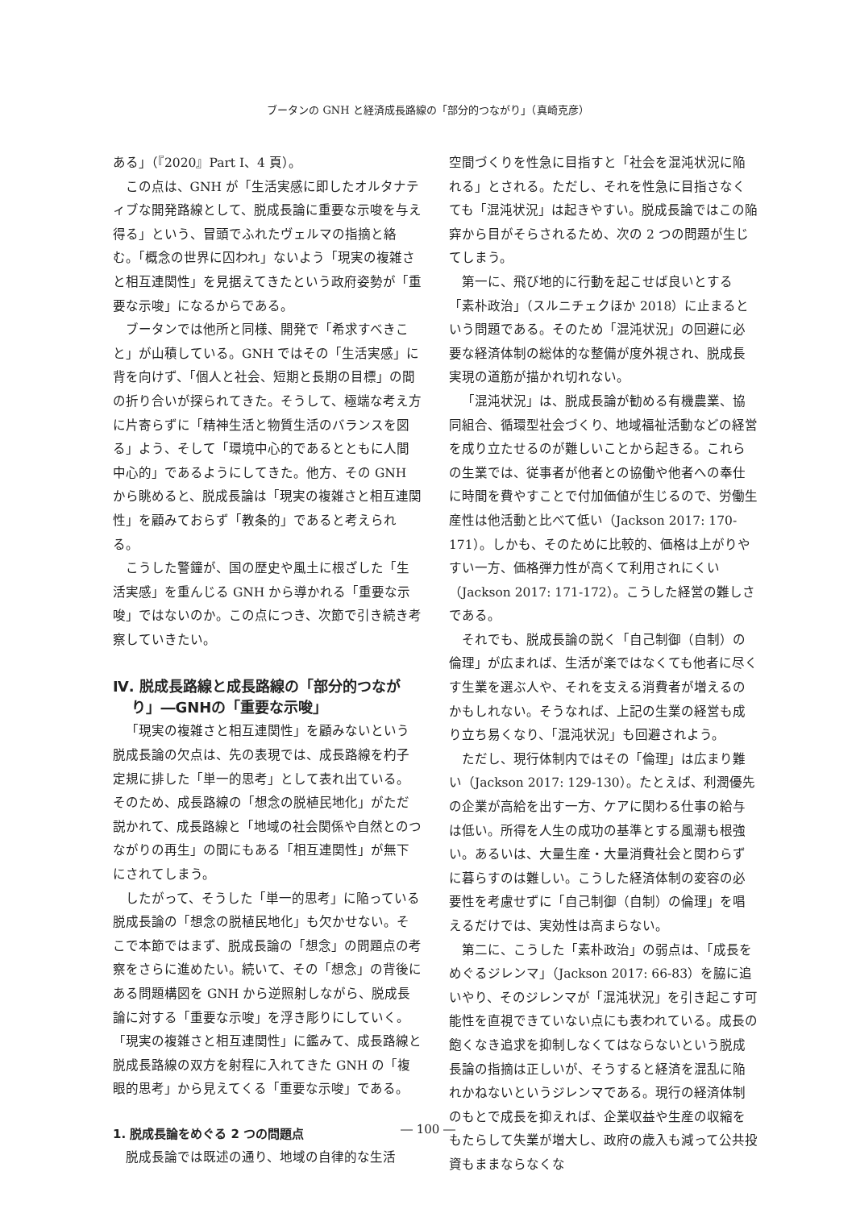ブータンの GNH と経済成長路線の「部分的つながり」（真崎克彦）
ある」（『2020』Part I、4 頁）。
この点は、GNH が「生活実感に即したオルタナティブな開発路線として、脱成長論に重要な示唆を与え得る」という、冒頭でふれたヴェルマの指摘と絡む。「概念の世界に囚われ」ないよう「現実の複雑さと相互連関性」を見据えてきたという政府姿勢が「重要な示唆」になるからである。
ブータンでは他所と同様、開発で「希求すべきこと」が山積している。GNH ではその「生活実感」に背を向けず、「個人と社会、短期と長期の目標」の間の折り合いが探られてきた。そうして、極端な考え方に片寄らずに「精神生活と物質生活のバランスを図る」よう、そして「環境中心的であるとともに人間中心的」であるようにしてきた。他方、その GNH から眺めると、脱成長論は「現実の複雑さと相互連関性」を顧みておらず「教条的」であると考えられる。
こうした警鐘が、国の歴史や風土に根ざした「生活実感」を重んじる GNH から導かれる「重要な示唆」ではないのか。この点につき、次節で引き続き考察していきたい。
Ⅳ. 脱成長路線と成長路線の「部分的つながり」―GNHの「重要な示唆」
「現実の複雑さと相互連関性」を顧みないという脱成長論の欠点は、先の表現では、成長路線を杓子定規に排した「単一的思考」として表れ出ている。そのため、成長路線の「想念の脱植民地化」がただ説かれて、成長路線と「地域の社会関係や自然とのつながりの再生」の間にもある「相互連関性」が無下にされてしまう。
したがって、そうした「単一的思考」に陥っている脱成長論の「想念の脱植民地化」も欠かせない。そこで本節ではまず、脱成長論の「想念」の問題点の考察をさらに進めたい。続いて、その「想念」の背後にある問題構図を GNH から逆照射しながら、脱成長論に対する「重要な示唆」を浮き彫りにしていく。「現実の複雑さと相互連関性」に鑑みて、成長路線と脱成長路線の双方を射程に入れてきた GNH の「複眼的思考」から見えてくる「重要な示唆」である。
1. 脱成長論をめぐる 2 つの問題点
脱成長論では既述の通り、地域の自律的な生活
空間づくりを性急に目指すと「社会を混沌状況に陥れる」とされる。ただし、それを性急に目指さなくても「混沌状況」は起きやすい。脱成長論ではこの陥穽から目がそらされるため、次の 2 つの問題が生じてしまう。
第一に、飛び地的に行動を起こせば良いとする「素朴政治」（スルニチェクほか 2018）に止まるという問題である。そのため「混沌状況」の回避に必要な経済体制の総体的な整備が度外視され、脱成長実現の道筋が描かれ切れない。
「混沌状況」は、脱成長論が勧める有機農業、協同組合、循環型社会づくり、地域福祉活動などの経営を成り立たせるのが難しいことから起きる。これらの生業では、従事者が他者との協働や他者への奉仕に時間を費やすことで付加価値が生じるので、労働生産性は他活動と比べて低い（Jackson 2017: 170-171）。しかも、そのために比較的、価格は上がりやすい一方、価格弾力性が高くて利用されにくい（Jackson 2017: 171-172）。こうした経営の難しさである。
それでも、脱成長論の説く「自己制御（自制）の倫理」が広まれば、生活が楽ではなくても他者に尽くす生業を選ぶ人や、それを支える消費者が増えるのかもしれない。そうなれば、上記の生業の経営も成り立ち易くなり、「混沌状況」も回避されよう。
ただし、現行体制内ではその「倫理」は広まり難い（Jackson 2017: 129-130）。たとえば、利潤優先の企業が高給を出す一方、ケアに関わる仕事の給与は低い。所得を人生の成功の基準とする風潮も根強い。あるいは、大量生産・大量消費社会と関わらずに暮らすのは難しい。こうした経済体制の変容の必要性を考慮せずに「自己制御（自制）の倫理」を唱えるだけでは、実効性は高まらない。
第二に、こうした「素朴政治」の弱点は、「成長をめぐるジレンマ」（Jackson 2017: 66-83）を脇に追いやり、そのジレンマが「混沌状況」を引き起こす可能性を直視できていない点にも表われている。成長の飽くなき追求を抑制しなくてはならないという脱成長論の指摘は正しいが、そうすると経済を混乱に陥れかねないというジレンマである。現行の経済体制のもとで成長を抑えれば、企業収益や生産の収縮をもたらして失業が増大し、政府の歳入も減って公共投資もままならなくな
― 100 ―